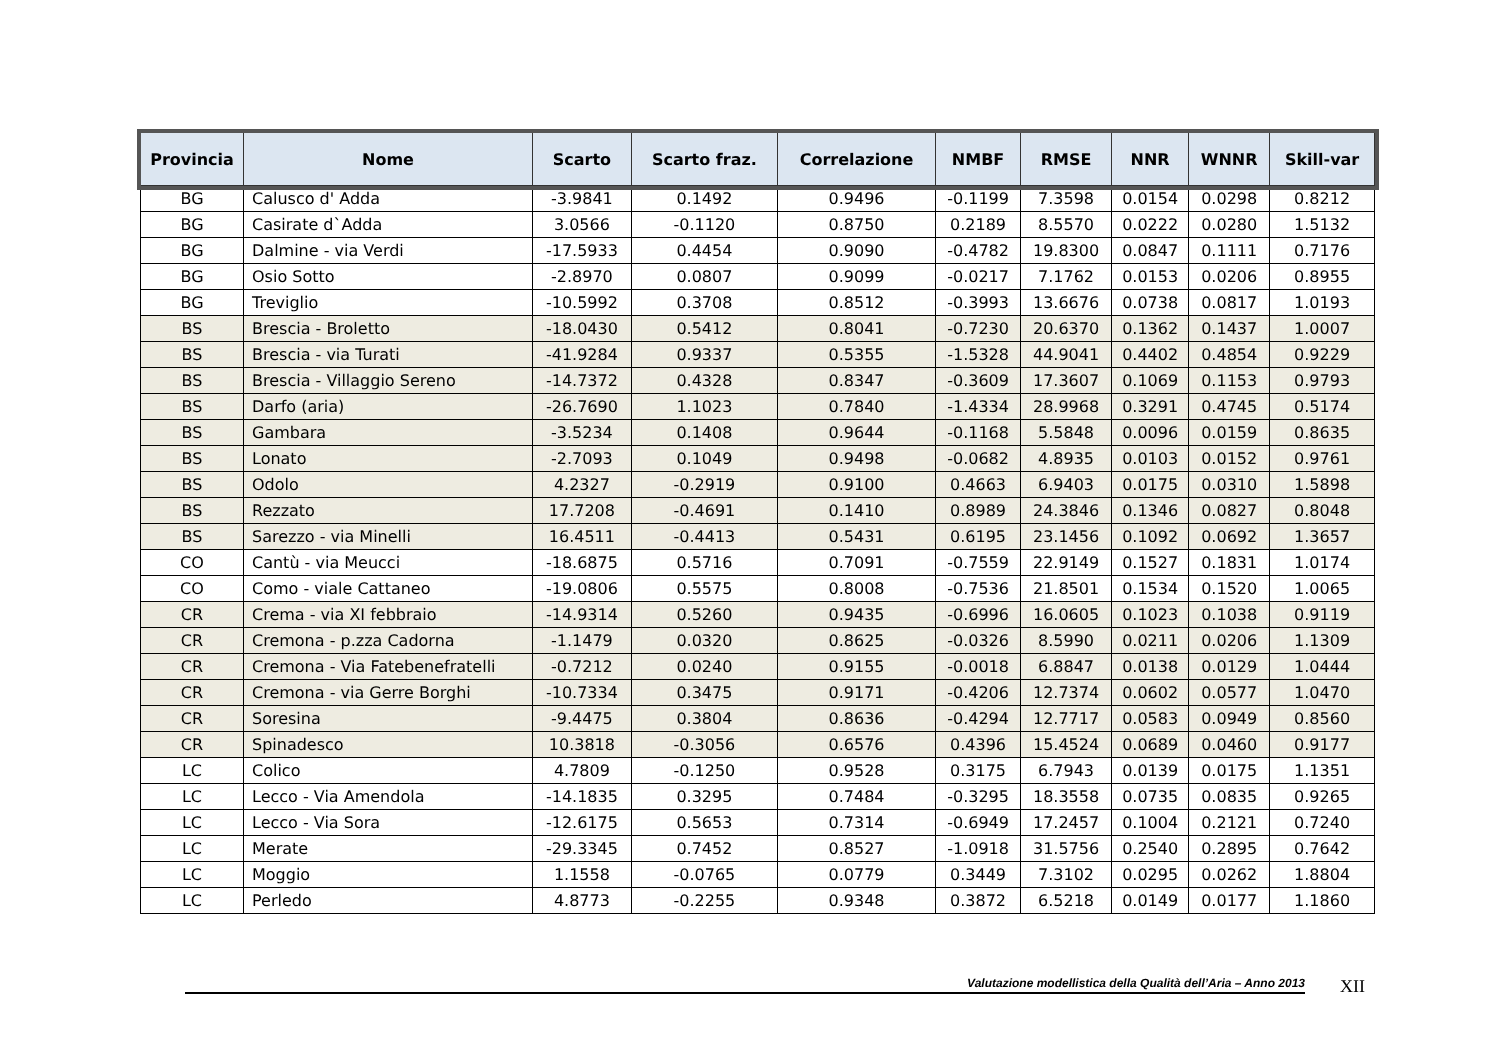| Provincia | Nome | Scarto | Scarto fraz. | Correlazione | NMBF | RMSE | NNR | WNNR | Skill-var |
| --- | --- | --- | --- | --- | --- | --- | --- | --- | --- |
| BG | Calusco d' Adda | -3.9841 | 0.1492 | 0.9496 | -0.1199 | 7.3598 | 0.0154 | 0.0298 | 0.8212 |
| BG | Casirate d`Adda | 3.0566 | -0.1120 | 0.8750 | 0.2189 | 8.5570 | 0.0222 | 0.0280 | 1.5132 |
| BG | Dalmine - via Verdi | -17.5933 | 0.4454 | 0.9090 | -0.4782 | 19.8300 | 0.0847 | 0.1111 | 0.7176 |
| BG | Osio Sotto | -2.8970 | 0.0807 | 0.9099 | -0.0217 | 7.1762 | 0.0153 | 0.0206 | 0.8955 |
| BG | Treviglio | -10.5992 | 0.3708 | 0.8512 | -0.3993 | 13.6676 | 0.0738 | 0.0817 | 1.0193 |
| BS | Brescia - Broletto | -18.0430 | 0.5412 | 0.8041 | -0.7230 | 20.6370 | 0.1362 | 0.1437 | 1.0007 |
| BS | Brescia - via Turati | -41.9284 | 0.9337 | 0.5355 | -1.5328 | 44.9041 | 0.4402 | 0.4854 | 0.9229 |
| BS | Brescia - Villaggio Sereno | -14.7372 | 0.4328 | 0.8347 | -0.3609 | 17.3607 | 0.1069 | 0.1153 | 0.9793 |
| BS | Darfo (aria) | -26.7690 | 1.1023 | 0.7840 | -1.4334 | 28.9968 | 0.3291 | 0.4745 | 0.5174 |
| BS | Gambara | -3.5234 | 0.1408 | 0.9644 | -0.1168 | 5.5848 | 0.0096 | 0.0159 | 0.8635 |
| BS | Lonato | -2.7093 | 0.1049 | 0.9498 | -0.0682 | 4.8935 | 0.0103 | 0.0152 | 0.9761 |
| BS | Odolo | 4.2327 | -0.2919 | 0.9100 | 0.4663 | 6.9403 | 0.0175 | 0.0310 | 1.5898 |
| BS | Rezzato | 17.7208 | -0.4691 | 0.1410 | 0.8989 | 24.3846 | 0.1346 | 0.0827 | 0.8048 |
| BS | Sarezzo - via Minelli | 16.4511 | -0.4413 | 0.5431 | 0.6195 | 23.1456 | 0.1092 | 0.0692 | 1.3657 |
| CO | Cantù - via Meucci | -18.6875 | 0.5716 | 0.7091 | -0.7559 | 22.9149 | 0.1527 | 0.1831 | 1.0174 |
| CO | Como - viale Cattaneo | -19.0806 | 0.5575 | 0.8008 | -0.7536 | 21.8501 | 0.1534 | 0.1520 | 1.0065 |
| CR | Crema - via XI febbraio | -14.9314 | 0.5260 | 0.9435 | -0.6996 | 16.0605 | 0.1023 | 0.1038 | 0.9119 |
| CR | Cremona - p.zza Cadorna | -1.1479 | 0.0320 | 0.8625 | -0.0326 | 8.5990 | 0.0211 | 0.0206 | 1.1309 |
| CR | Cremona - Via Fatebenefratelli | -0.7212 | 0.0240 | 0.9155 | -0.0018 | 6.8847 | 0.0138 | 0.0129 | 1.0444 |
| CR | Cremona - via Gerre Borghi | -10.7334 | 0.3475 | 0.9171 | -0.4206 | 12.7374 | 0.0602 | 0.0577 | 1.0470 |
| CR | Soresina | -9.4475 | 0.3804 | 0.8636 | -0.4294 | 12.7717 | 0.0583 | 0.0949 | 0.8560 |
| CR | Spinadesco | 10.3818 | -0.3056 | 0.6576 | 0.4396 | 15.4524 | 0.0689 | 0.0460 | 0.9177 |
| LC | Colico | 4.7809 | -0.1250 | 0.9528 | 0.3175 | 6.7943 | 0.0139 | 0.0175 | 1.1351 |
| LC | Lecco - Via Amendola | -14.1835 | 0.3295 | 0.7484 | -0.3295 | 18.3558 | 0.0735 | 0.0835 | 0.9265 |
| LC | Lecco - Via Sora | -12.6175 | 0.5653 | 0.7314 | -0.6949 | 17.2457 | 0.1004 | 0.2121 | 0.7240 |
| LC | Merate | -29.3345 | 0.7452 | 0.8527 | -1.0918 | 31.5756 | 0.2540 | 0.2895 | 0.7642 |
| LC | Moggio | 1.1558 | -0.0765 | 0.0779 | 0.3449 | 7.3102 | 0.0295 | 0.0262 | 1.8804 |
| LC | Perledo | 4.8773 | -0.2255 | 0.9348 | 0.3872 | 6.5218 | 0.0149 | 0.0177 | 1.1860 |
Valutazione modellistica della Qualità dell’Aria – Anno 2013 XII